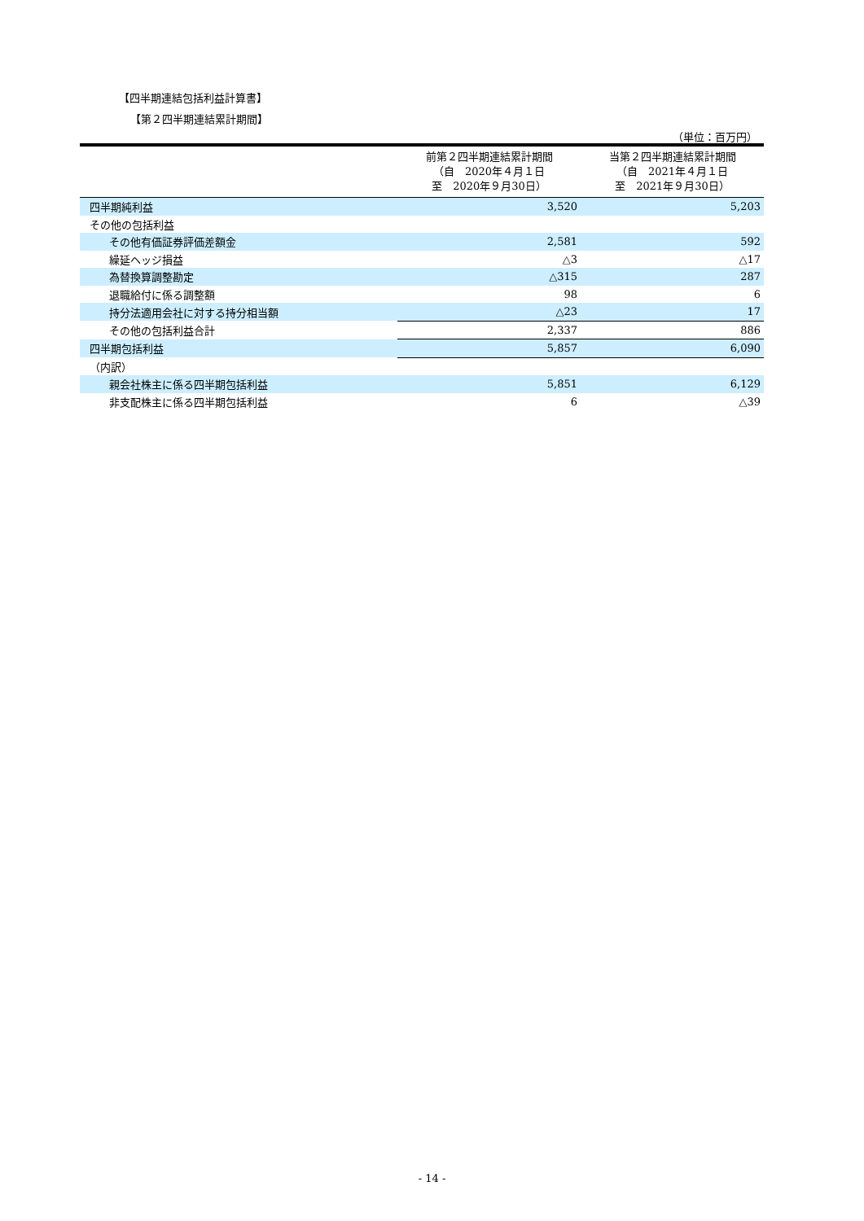【四半期連結包括利益計算書】
【第２四半期連結累計期間】
（単位：百万円）
| | 前第２四半期連結累計期間 （自 2020年４月１日 至 2020年９月30日） | 当第２四半期連結累計期間 （自 2021年４月１日 至 2021年９月30日） |
| --- | --- | --- |
| 四半期純利益 | 3,520 | 5,203 |
| その他の包括利益 | | |
| その他有価証券評価差額金 | 2,581 | 592 |
| 繰延ヘッジ損益 | △3 | △17 |
| 為替換算調整勘定 | △315 | 287 |
| 退職給付に係る調整額 | 98 | 6 |
| 持分法適用会社に対する持分相当額 | △23 | 17 |
| その他の包括利益合計 | 2,337 | 886 |
| 四半期包括利益 | 5,857 | 6,090 |
| （内訳） | | |
| 親会社株主に係る四半期包括利益 | 5,851 | 6,129 |
| 非支配株主に係る四半期包括利益 | 6 | △39 |
- 14 -